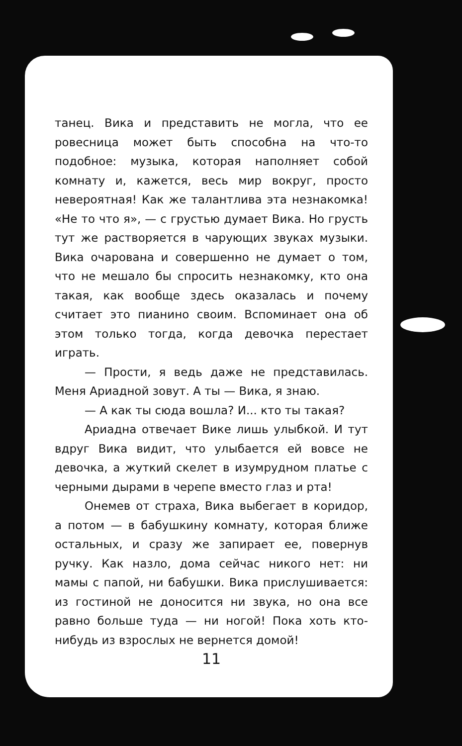танец. Вика и представить не могла, что ее ровесница может быть способна на что-то подобное: музыка, которая наполняет собой комнату и, кажется, весь мир вокруг, просто невероятная! Как же талантлива эта незнакомка! «Не то что я», — с грустью думает Вика. Но грусть тут же растворяется в чарующих звуках музыки. Вика очарована и совершенно не думает о том, что не мешало бы спросить незнакомку, кто она такая, как вообще здесь оказалась и почему считает это пианино своим. Вспоминает она об этом только тогда, когда девочка перестает играть.
— Прости, я ведь даже не представилась. Меня Ариадной зовут. А ты — Вика, я знаю.
— А как ты сюда вошла? И... кто ты такая?
Ариадна отвечает Вике лишь улыбкой. И тут вдруг Вика видит, что улыбается ей вовсе не девочка, а жуткий скелет в изумрудном платье с черными дырами в черепе вместо глаз и рта!
Онемев от страха, Вика выбегает в коридор, а потом — в бабушкину комнату, которая ближе остальных, и сразу же запирает ее, повернув ручку. Как назло, дома сейчас никого нет: ни мамы с папой, ни бабушки. Вика прислушивается: из гостиной не доносится ни звука, но она все равно больше туда — ни ногой! Пока хоть кто-нибудь из взрослых не вернется домой!
11